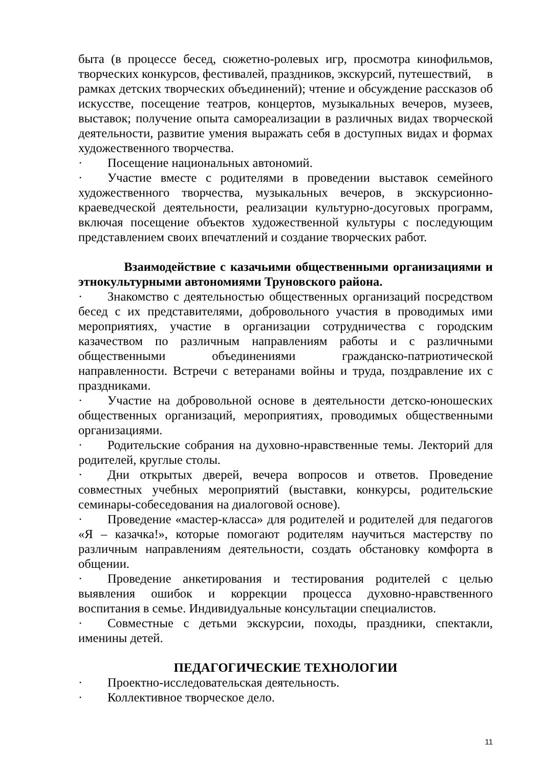быта (в процессе бесед, сюжетно-ролевых игр, просмотра кинофильмов, творческих конкурсов, фестивалей, праздников, экскурсий, путешествий, в рамках детских творческих объединений); чтение и обсуждение рассказов об искусстве, посещение театров, концертов, музыкальных вечеров, музеев, выставок; получение опыта самореализации в различных видах творческой деятельности, развитие умения выражать себя в доступных видах и формах художественного творчества.
· Посещение национальных автономий.
· Участие вместе с родителями в проведении выставок семейного художественного творчества, музыкальных вечеров, в экскурсионно-краеведческой деятельности, реализации культурно-досуговых программ, включая посещение объектов художественной культуры с последующим представлением своих впечатлений и создание творческих работ.
Взаимодействие с казачьими общественными организациями и этнокультурными автономиями Труновского района.
· Знакомство с деятельностью общественных организаций посредством бесед с их представителями, добровольного участия в проводимых ими мероприятиях, участие в организации сотрудничества с городским казачеством по различным направлениям работы и с различными общественными объединениями гражданско-патриотической направленности. Встречи с ветеранами войны и труда, поздравление их с праздниками.
· Участие на добровольной основе в деятельности детско-юношеских общественных организаций, мероприятиях, проводимых общественными организациями.
· Родительские собрания на духовно-нравственные темы. Лекторий для родителей, круглые столы.
· Дни открытых дверей, вечера вопросов и ответов. Проведение совместных учебных мероприятий (выставки, конкурсы, родительские семинары-собеседования на диалоговой основе).
· Проведение «мастер-класса» для родителей и родителей для педагогов «Я – казачка!», которые помогают родителям научиться мастерству по различным направлениям деятельности, создать обстановку комфорта в общении.
· Проведение анкетирования и тестирования родителей с целью выявления ошибок и коррекции процесса духовно-нравственного воспитания в семье. Индивидуальные консультации специалистов.
· Совместные с детьми экскурсии, походы, праздники, спектакли, именины детей.
ПЕДАГОГИЧЕСКИЕ ТЕХНОЛОГИИ
· Проектно-исследовательская деятельность.
· Коллективное творческое дело.
11